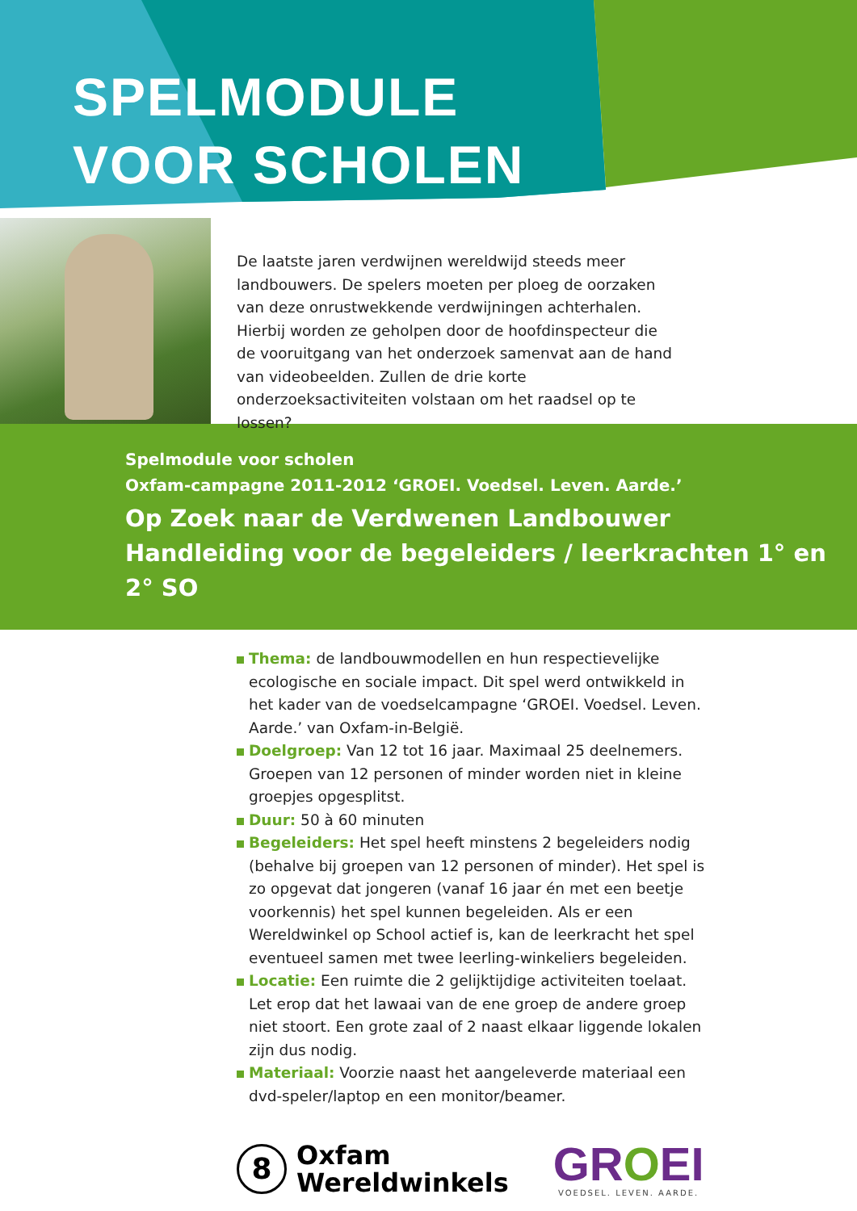SPELMODULE
VOOR SCHOLEN
De laatste jaren verdwijnen wereldwijd steeds meer landbouwers. De spelers moeten per ploeg de oorzaken van deze onrustwekkende verdwijningen achterhalen. Hierbij worden ze geholpen door de hoofdinspecteur die de vooruitgang van het onderzoek samenvat aan de hand van videobeelden. Zullen de drie korte onderzoeksactiviteiten volstaan om het raadsel op te lossen?
Spelmodule voor scholen
Oxfam-campagne 2011-2012 ‘GROEI. Voedsel. Leven. Aarde.’
Op Zoek naar de Verdwenen Landbouwer
Handleiding voor de begeleiders / leerkrachten 1° en 2° SO
Thema: de landbouwmodellen en hun respectievelijke ecologische en sociale impact. Dit spel werd ontwikkeld in het kader van de voedselcampagne ‘GROEI. Voedsel. Leven. Aarde.’ van Oxfam-in-België.
Doelgroep: Van 12 tot 16 jaar. Maximaal 25 deelnemers. Groepen van 12 personen of minder worden niet in kleine groepjes opgesplitst.
Duur: 50 à 60 minuten
Begeleiders: Het spel heeft minstens 2 begeleiders nodig (behalve bij groepen van 12 personen of minder). Het spel is zo opgevat dat jongeren (vanaf 16 jaar én met een beetje voorkennis) het spel kunnen begeleiden. Als er een Wereldwinkel op School actief is, kan de leerkracht het spel eventueel samen met twee leerling-winkeliers begeleiden.
Locatie: Een ruimte die 2 gelijktijdige activiteiten toelaat. Let erop dat het lawaai van de ene groep de andere groep niet stoort. Een grote zaal of 2 naast elkaar liggende lokalen zijn dus nodig.
Materiaal: Voorzie naast het aangeleverde materiaal een dvd-speler/laptop en een monitor/beamer.
8
Oxfam
Wereldwinkels
GROEI
VOEDSEL. LEVEN. AARDE.